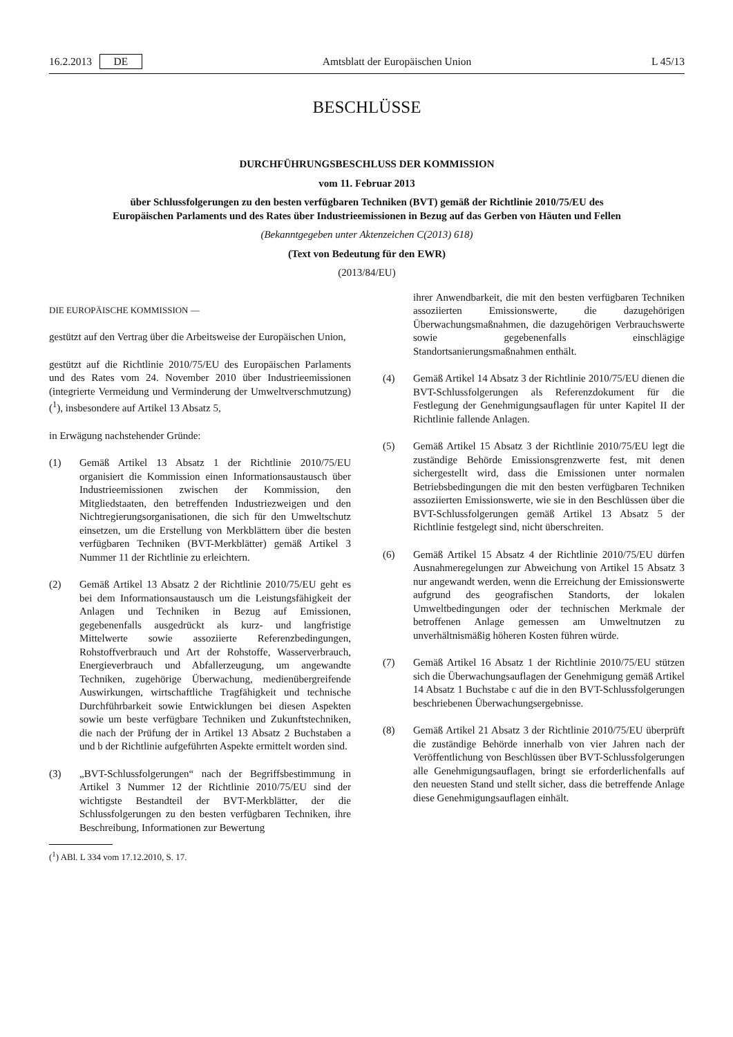16.2.2013 DE Amtsblatt der Europäischen Union L 45/13
BESCHLÜSSE
DURCHFÜHRUNGSBESCHLUSS DER KOMMISSION
vom 11. Februar 2013
über Schlussfolgerungen zu den besten verfügbaren Techniken (BVT) gemäß der Richtlinie 2010/75/EU des Europäischen Parlaments und des Rates über Industrieemissionen in Bezug auf das Gerben von Häuten und Fellen
(Bekanntgegeben unter Aktenzeichen C(2013) 618)
(Text von Bedeutung für den EWR)
(2013/84/EU)
DIE EUROPÄISCHE KOMMISSION —
gestützt auf den Vertrag über die Arbeitsweise der Europäischen Union,
gestützt auf die Richtlinie 2010/75/EU des Europäischen Parlaments und des Rates vom 24. November 2010 über Industrieemissionen (integrierte Vermeidung und Verminderung der Umweltverschmutzung) (<sup>1</sup>), insbesondere auf Artikel 13 Absatz 5,
in Erwägung nachstehender Gründe:
(1) Gemäß Artikel 13 Absatz 1 der Richtlinie 2010/75/EU organisiert die Kommission einen Informationsaustausch über Industrieemissionen zwischen der Kommission, den Mitgliedstaaten, den betreffenden Industriezweigen und den Nichtregierungsorganisationen, die sich für den Umweltschutz einsetzen, um die Erstellung von Merkblättern über die besten verfügbaren Techniken (BVT-Merkblätter) gemäß Artikel 3 Nummer 11 der Richtlinie zu erleichtern.
(2) Gemäß Artikel 13 Absatz 2 der Richtlinie 2010/75/EU geht es bei dem Informationsaustausch um die Leistungsfähigkeit der Anlagen und Techniken in Bezug auf Emissionen, gegebenenfalls ausgedrückt als kurz- und langfristige Mittelwerte sowie assoziierte Referenzbedingungen, Rohstoffverbrauch und Art der Rohstoffe, Wasserverbrauch, Energieverbrauch und Abfallerzeugung, um angewandte Techniken, zugehörige Überwachung, medienübergreifende Auswirkungen, wirtschaftliche Tragfähigkeit und technische Durchführbarkeit sowie Entwicklungen bei diesen Aspekten sowie um beste verfügbare Techniken und Zukunftstechniken, die nach der Prüfung der in Artikel 13 Absatz 2 Buchstaben a und b der Richtlinie aufgeführten Aspekte ermittelt worden sind.
(3) „BVT-Schlussfolgerungen“ nach der Begriffsbestimmung in Artikel 3 Nummer 12 der Richtlinie 2010/75/EU sind der wichtigste Bestandteil der BVT-Merkblätter, der die Schlussfolgerungen zu den besten verfügbaren Techniken, ihre Beschreibung, Informationen zur Bewertung
(<sup>1</sup>) ABl. L 334 vom 17.12.2010, S. 17.
ihrer Anwendbarkeit, die mit den besten verfügbaren Techniken assoziierten Emissionswerte, die dazugehörigen Überwachungsmaßnahmen, die dazugehörigen Verbrauchswerte sowie gegebenenfalls einschlägige Standortsanierungsmaßnahmen enthält.
(4) Gemäß Artikel 14 Absatz 3 der Richtlinie 2010/75/EU dienen die BVT-Schlussfolgerungen als Referenzdokument für die Festlegung der Genehmigungsauflagen für unter Kapitel II der Richtlinie fallende Anlagen.
(5) Gemäß Artikel 15 Absatz 3 der Richtlinie 2010/75/EU legt die zuständige Behörde Emissionsgrenzwerte fest, mit denen sichergestellt wird, dass die Emissionen unter normalen Betriebsbedingungen die mit den besten verfügbaren Techniken assoziierten Emissionswerte, wie sie in den Beschlüssen über die BVT-Schlussfolgerungen gemäß Artikel 13 Absatz 5 der Richtlinie festgelegt sind, nicht überschreiten.
(6) Gemäß Artikel 15 Absatz 4 der Richtlinie 2010/75/EU dürfen Ausnahmeregelungen zur Abweichung von Artikel 15 Absatz 3 nur angewandt werden, wenn die Erreichung der Emissionswerte aufgrund des geografischen Standorts, der lokalen Umweltbedingungen oder der technischen Merkmale der betroffenen Anlage gemessen am Umweltnutzen zu unverhältnismäßig höheren Kosten führen würde.
(7) Gemäß Artikel 16 Absatz 1 der Richtlinie 2010/75/EU stützen sich die Überwachungsauflagen der Genehmigung gemäß Artikel 14 Absatz 1 Buchstabe c auf die in den BVT-Schlussfolgerungen beschriebenen Überwachungsergebnisse.
(8) Gemäß Artikel 21 Absatz 3 der Richtlinie 2010/75/EU überprüft die zuständige Behörde innerhalb von vier Jahren nach der Veröffentlichung von Beschlüssen über BVT-Schlussfolgerungen alle Genehmigungsauflagen, bringt sie erforderlichenfalls auf den neuesten Stand und stellt sicher, dass die betreffende Anlage diese Genehmigungsauflagen einhält.